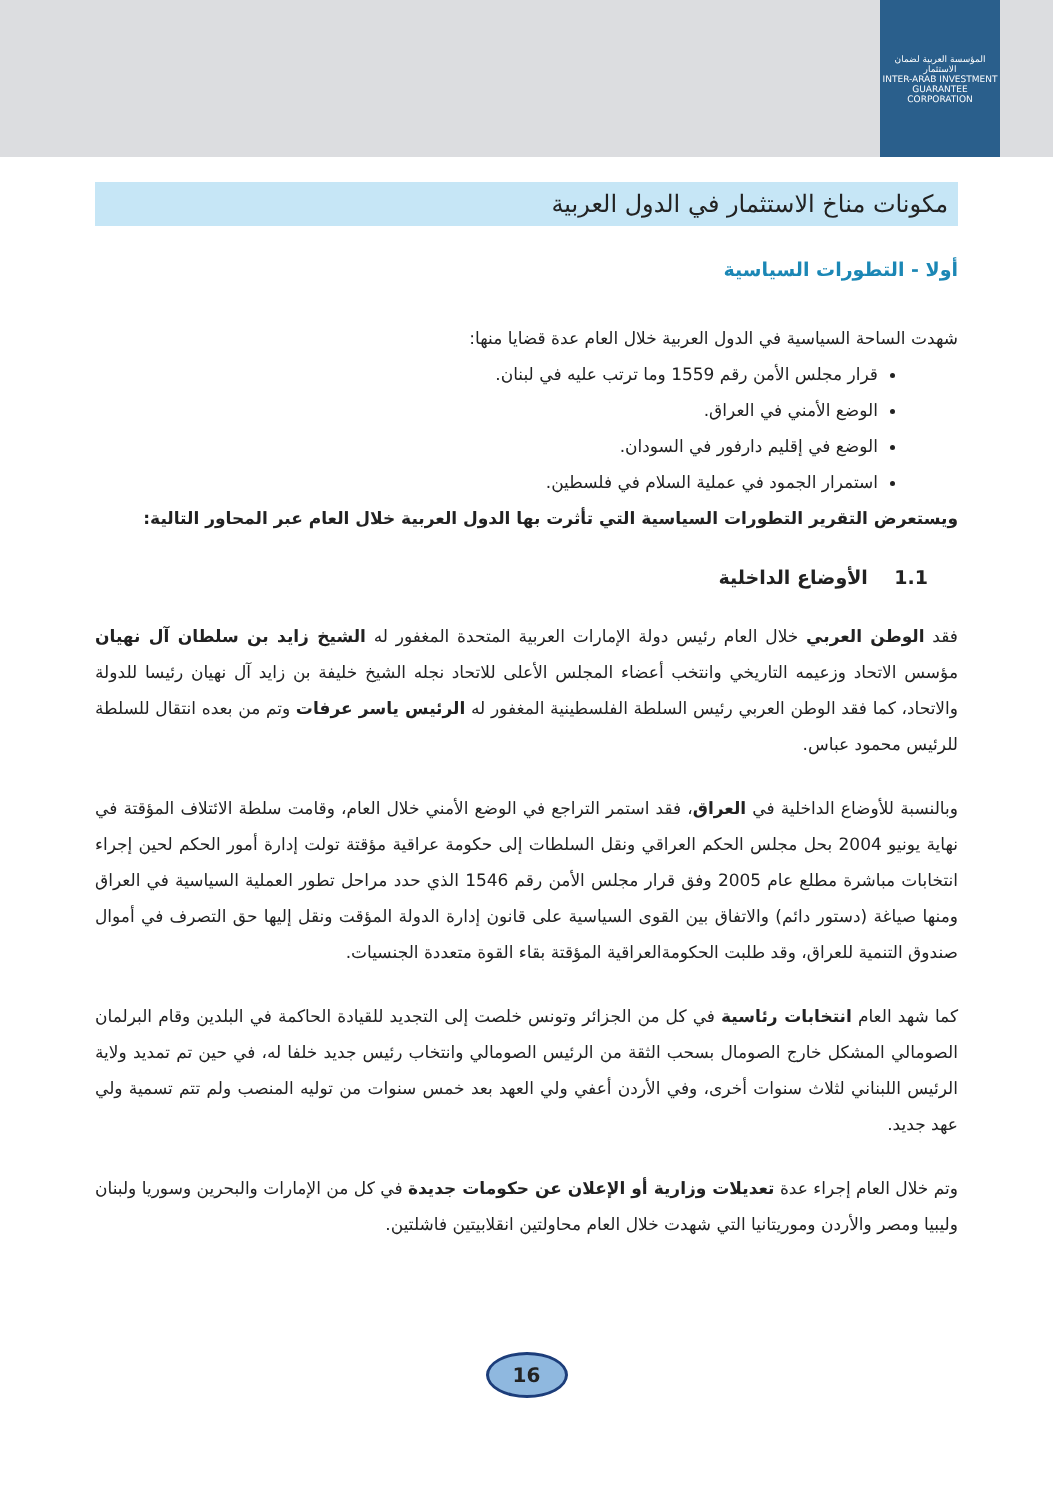المؤسسة العربية لضمان الاستثمار
INTER-ARAB INVESTMENT GUARANTEE CORPORATION
مكونات مناخ الاستثمار في الدول العربية
أولا - التطورات السياسية
شهدت الساحة السياسية في الدول العربية خلال العام عدة قضايا منها:
قرار مجلس الأمن رقم 1559 وما ترتب عليه في لبنان.
الوضع الأمني في العراق.
الوضع في إقليم دارفور في السودان.
استمرار الجمود في عملية السلام في فلسطين.
ويستعرض التقرير التطورات السياسية التي تأثرت بها الدول العربية خلال العام عبر المحاور التالية:
1.1 الأوضاع الداخلية
فقد الوطن العربي خلال العام رئيس دولة الإمارات العربية المتحدة المغفور له الشيخ زايد بن سلطان آل نهيان مؤسس الاتحاد وزعيمه التاريخي وانتخب أعضاء المجلس الأعلى للاتحاد نجله الشيخ خليفة بن زايد آل نهيان رئيسا للدولة والاتحاد، كما فقد الوطن العربي رئيس السلطة الفلسطينية المغفور له الرئيس ياسر عرفات وتم من بعده انتقال للسلطة للرئيس محمود عباس.
وبالنسبة للأوضاع الداخلية في العراق، فقد استمر التراجع في الوضع الأمني خلال العام، وقامت سلطة الائتلاف المؤقتة في نهاية يونيو 2004 بحل مجلس الحكم العراقي ونقل السلطات إلى حكومة عراقية مؤقتة تولت إدارة أمور الحكم لحين إجراء انتخابات مباشرة مطلع عام 2005 وفق قرار مجلس الأمن رقم 1546 الذي حدد مراحل تطور العملية السياسية في العراق ومنها صياغة (دستور دائم) والاتفاق بين القوى السياسية على قانون إدارة الدولة المؤقت ونقل إليها حق التصرف في أموال صندوق التنمية للعراق، وقد طلبت الحكومةالعراقية المؤقتة بقاء القوة متعددة الجنسيات.
كما شهد العام انتخابات رئاسية في كل من الجزائر وتونس خلصت إلى التجديد للقيادة الحاكمة في البلدين وقام البرلمان الصومالي المشكل خارج الصومال بسحب الثقة من الرئيس الصومالي وانتخاب رئيس جديد خلفا له، في حين تم تمديد ولاية الرئيس اللبناني لثلاث سنوات أخرى، وفي الأردن أعفي ولي العهد بعد خمس سنوات من توليه المنصب ولم تتم تسمية ولي عهد جديد.
وتم خلال العام إجراء عدة تعديلات وزارية أو الإعلان عن حكومات جديدة في كل من الإمارات والبحرين وسوريا ولبنان وليبيا ومصر والأردن وموريتانيا التي شهدت خلال العام محاولتين انقلابيتين فاشلتين.
16